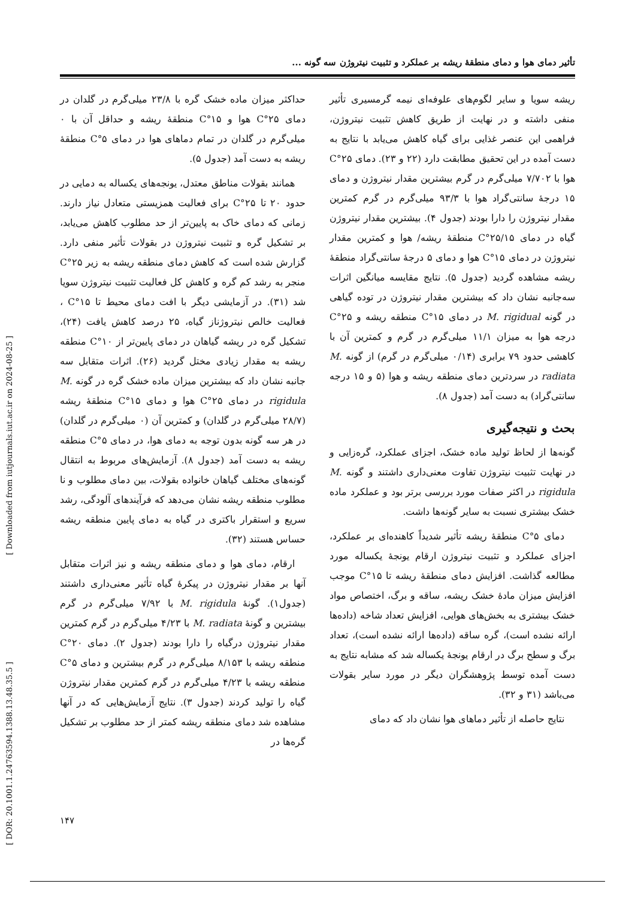تأثیر دمای هوا و دمای منطقهٔ ریشه بر عملکرد و تثبیت نیتروژن سه گونه ...
حداکثر میزان ماده خشک گره با ۲۳/۸ میلی‌گرم در گلدان در دمای ۲۵°C هوا و ۱۵°C منطقهٔ ریشه و حداقل آن با ۰ میلی‌گرم در گلدان در تمام دماهای هوا در دمای ۵°C منطقهٔ ریشه به دست آمد (جدول ۵).
همانند بقولات مناطق معتدل، یونجه‌های یکساله به دمایی در حدود ۲۰ تا ۲۵°C برای فعالیت همزیستی متعادل نیاز دارند. زمانی که دمای خاک به پایین‌تر از حد مطلوب کاهش می‌یابد، بر تشکیل گره و تثبیت نیتروژن در بقولات تأثیر منفی دارد. گزارش شده است که کاهش دمای منطقه ریشه به زیر ۲۵°C منجر به رشد کم گره و کاهش کل فعالیت تثبیت نیتروژن سویا شد (۳۱). در آزمایشی دیگر با افت دمای محیط تا ۱۵°C ، فعالیت خالص نیتروژناز گیاه، ۲۵ درصد کاهش یافت (۲۴)، تشکیل گره در ریشه گیاهان در دمای پایین‌تر از ۱۰°C منطقه ریشه به مقدار زیادی مختل گردید (۲۶). اثرات متقابل سه جانبه نشان داد که بیشترین میزان ماده خشک گره در گونه M. rigidula در دمای ۲۵°C هوا و دمای ۱۵°C منطقهٔ ریشه (۲۸/۷ میلی‌گرم در گلدان) و کمترین آن (۰ میلی‌گرم در گلدان) در هر سه گونه بدون توجه به دمای هوا، در دمای ۵°C منطقه ریشه به دست آمد (جدول ۸). آزمایش‌های مربوط به انتقال گونه‌های مختلف گیاهان خانواده بقولات، بین دمای مطلوب و نا مطلوب منطقه ریشه نشان می‌دهد که فرآیندهای آلودگی، رشد سریع و استقرار باکتری در گیاه به دمای پایین منطقه ریشه حساس هستند (۳۲).
ارقام، دمای هوا و دمای منطقه ریشه و نیز اثرات متقابل آنها بر مقدار نیتروژن در پیکرهٔ گیاه تأثیر معنی‌داری داشتند (جدول۱). گونهٔ M. rigidula با ۷/۹۲ میلی‌گرم در گرم بیشترین و گونهٔ M. radiata با ۴/۲۳ میلی‌گرم در گرم کمترین مقدار نیتروژن درگیاه را دارا بودند (جدول ۲). دمای ۲۰°C منطقه ریشه با ۸/۱۵۳ میلی‌گرم در گرم بیشترین و دمای ۵°C منطقه ریشه با ۴/۲۳ میلی‌گرم در گرم کمترین مقدار نیتروژن گیاه را تولید کردند (جدول ۳). نتایج آزمایش‌هایی که در آنها مشاهده شد دمای منطقه ریشه کمتر از حد مطلوب بر تشکیل گره‌ها در
ریشه سویا و سایر لگوم‌های علوفه‌ای نیمه گرمسیری تأثیر منفی داشته و در نهایت از طریق کاهش تثبیت نیتروژن، فراهمی این عنصر غذایی برای گیاه کاهش می‌یابد با نتایج به دست آمده در این تحقیق مطابقت دارد (۲۲ و ۲۳). دمای ۲۵°C هوا با ۷/۷۰۲ میلی‌گرم در گرم بیشترین مقدار نیتروژن و دمای ۱۵ درجهٔ سانتی‌گراد هوا با ۹۳/۳ میلی‌گرم در گرم کمترین مقدار نیتروژن را دارا بودند (جدول ۴). بیشترین مقدار نیتروژن گیاه در دمای ۲۵/۱۵°C منطقهٔ ریشه/ هوا و کمترین مقدار نیتروژن در دمای ۱۵°C هوا و دمای ۵ درجهٔ سانتی‌گراد منطقهٔ ریشه مشاهده گردید (جدول ۵). نتایج مقایسه میانگین اثرات سه‌جانبه نشان داد که بیشترین مقدار نیتروژن در توده گیاهی در گونه M. rigidual در دمای ۱۵°C منطقه ریشه و ۲۵°C درجه هوا به میزان ۱۱/۱ میلی‌گرم در گرم و کمترین آن با کاهشی حدود ۷۹ برابری (۰/۱۴ میلی‌گرم در گرم) از گونه M. radiata در سردترین دمای منطقه ریشه و هوا (۵ و ۱۵ درجه سانتی‌گراد) به دست آمد (جدول ۸).
بحث و نتیجه‌گیری
گونه‌ها از لحاظ تولید ماده خشک، اجزای عملکرد، گره‌زایی و در نهایت تثبیت نیتروژن تفاوت معنی‌داری داشتند و گونه M. rigidula در اکثر صفات مورد بررسی برتر بود و عملکرد ماده خشک بیشتری نسبت به سایر گونه‌ها داشت.
دمای ۵°C منطقهٔ ریشه تأثیر شدیداً کاهنده‌ای بر عملکرد، اجزای عملکرد و تثبیت نیتروژن ارقام یونجهٔ یکساله مورد مطالعه گذاشت. افزایش دمای منطقهٔ ریشه تا ۱۵°C موجب افزایش میزان مادهٔ خشک ریشه، ساقه و برگ، اختصاص مواد خشک بیشتری به بخش‌های هوایی، افزایش تعداد شاخه (داده‌ها ارائه نشده است)، گره ساقه (داده‌ها ارائه نشده است)، تعداد برگ و سطح برگ در ارقام یونجهٔ یکساله شد که مشابه نتایج به دست آمده توسط پژوهشگران دیگر در مورد سایر بقولات می‌باشد (۳۱ و ۳۲).
نتایج حاصله از تأثیر دماهای هوا نشان داد که دمای
[ DOR: 20.1001.1.24763594.1388.13.48.35.5 ] [ Downloaded from iutjournals.iut.ac.ir on 2024-08-25 ]
۱۴۷